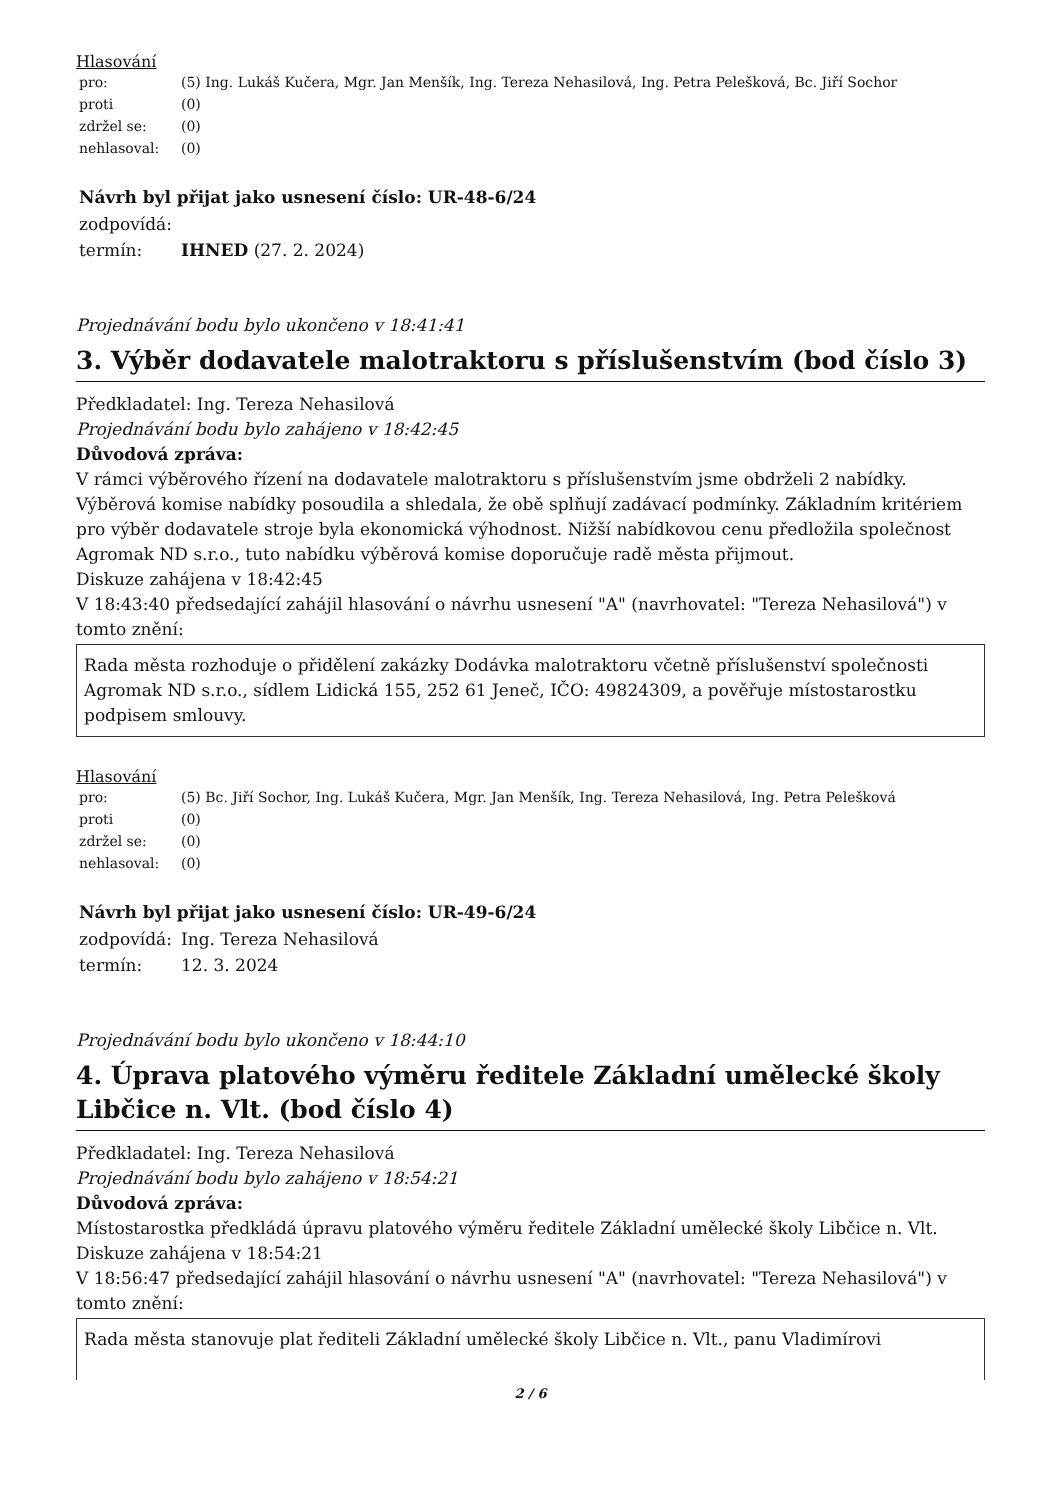Hlasování
| pro: | (5) Ing. Lukáš Kučera, Mgr. Jan Menšík, Ing. Tereza Nehasilová, Ing. Petra Pelešková, Bc. Jiří Sochor |
| proti | (0) |
| zdržel se: | (0) |
| nehlasoval: | (0) |
Návrh byl přijat jako usnesení číslo: UR-48-6/24
| zodpovídá: | |
| termín: | IHNED (27. 2. 2024) |
Projednávání bodu bylo ukončeno v 18:41:41
3. Výběr dodavatele malotraktoru s příslušenstvím (bod číslo 3)
Předkladatel: Ing. Tereza Nehasilová
Projednávání bodu bylo zahájeno v 18:42:45
Důvodová zpráva:
V rámci výběrového řízení na dodavatele malotraktoru s příslušenstvím jsme obdrželi 2 nabídky. Výběrová komise nabídky posoudila a shledala, že obě splňují zadávací podmínky. Základním kritériem pro výběr dodavatele stroje byla ekonomická výhodnost. Nižší nabídkovou cenu předložila společnost Agromak ND s.r.o., tuto nabídku výběrová komise doporučuje radě města přijmout.
Diskuze zahájena v 18:42:45
V 18:43:40 předsedající zahájil hlasování o návrhu usnesení "A" (navrhovatel: "Tereza Nehasilová") v tomto znění:
Rada města rozhoduje o přidělení zakázky Dodávka malotraktoru včetně příslušenství společnosti Agromak ND s.r.o., sídlem Lidická 155, 252 61 Jeneč, IČO: 49824309, a pověřuje místostarostku podpisem smlouvy.
Hlasování
| pro: | (5) Bc. Jiří Sochor, Ing. Lukáš Kučera, Mgr. Jan Menšík, Ing. Tereza Nehasilová, Ing. Petra Pelešková |
| proti | (0) |
| zdržel se: | (0) |
| nehlasoval: | (0) |
Návrh byl přijat jako usnesení číslo: UR-49-6/24
| zodpovídá: | Ing. Tereza Nehasilová |
| termín: | 12. 3. 2024 |
Projednávání bodu bylo ukončeno v 18:44:10
4. Úprava platového výměru ředitele Základní umělecké školy Libčice n. Vlt. (bod číslo 4)
Předkladatel: Ing. Tereza Nehasilová
Projednávání bodu bylo zahájeno v 18:54:21
Důvodová zpráva:
Místostarostka předkládá úpravu platového výměru ředitele Základní umělecké školy Libčice n. Vlt.
Diskuze zahájena v 18:54:21
V 18:56:47 předsedající zahájil hlasování o návrhu usnesení "A" (navrhovatel: "Tereza Nehasilová") v tomto znění:
Rada města stanovuje plat řediteli Základní umělecké školy Libčice n. Vlt., panu Vladimírovi
2 / 6